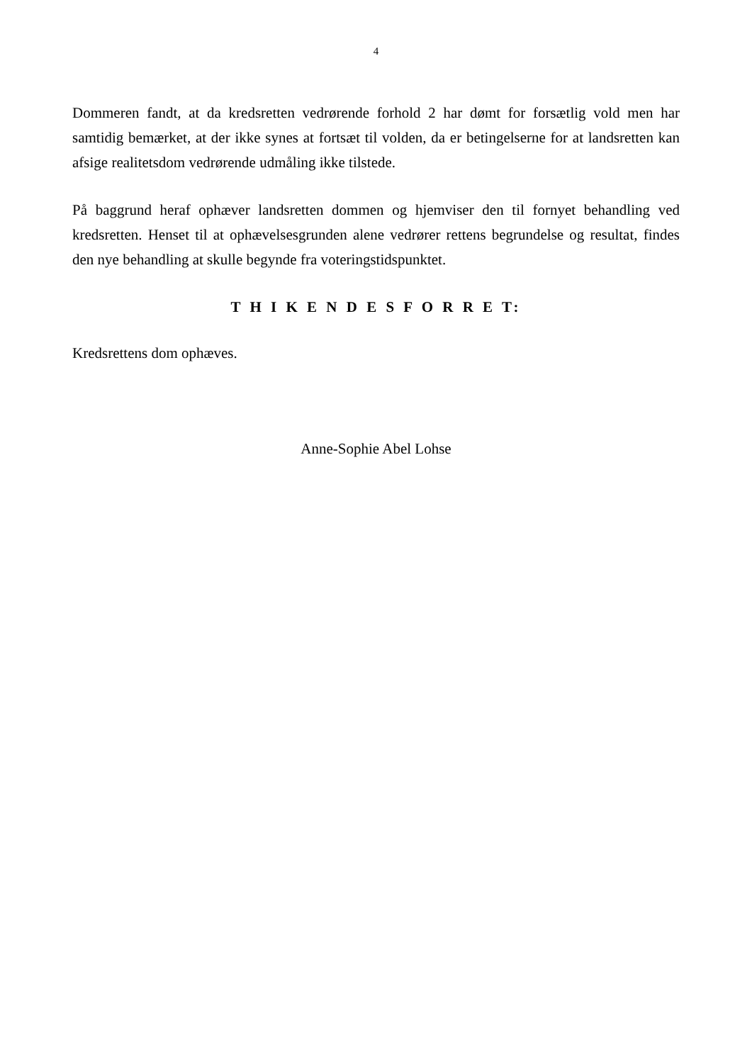4
Dommeren fandt, at da kredsretten vedrørende forhold 2 har dømt for forsætlig vold men har samtidig bemærket, at der ikke synes at fortsæt til volden, da er betingelserne for at landsretten kan afsige realitetsdom vedrørende udmåling ikke tilstede.
På baggrund heraf ophæver landsretten dommen og hjemviser den til fornyet behandling ved kredsretten. Henset til at ophævelsesgrunden alene vedrører rettens begrundelse og resultat, findes den nye behandling at skulle begynde fra voteringstidspunktet.
T H I K E N D E S F O R R E T:
Kredsrettens dom ophæves.
Anne-Sophie Abel Lohse